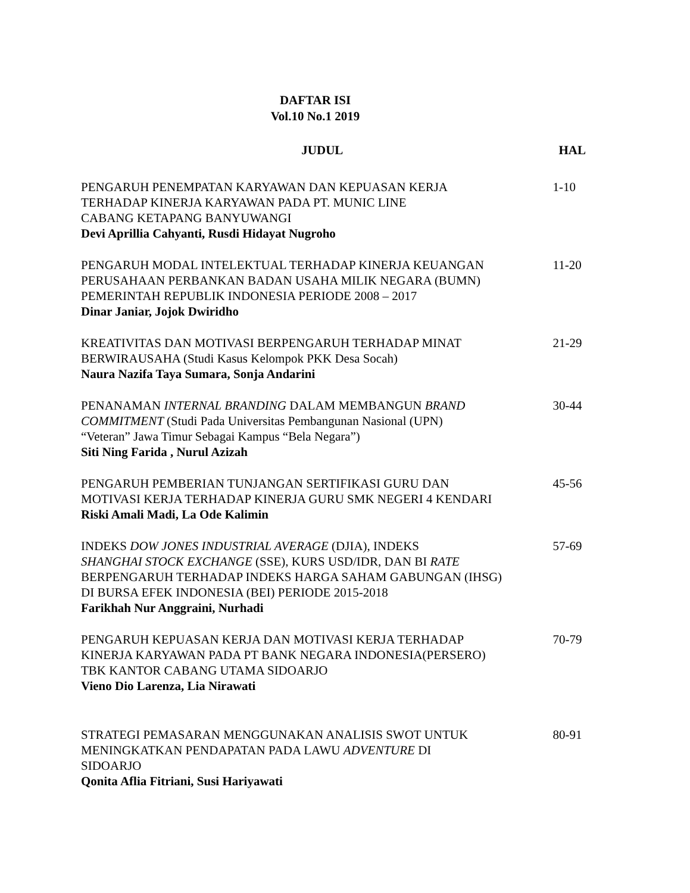DAFTAR ISI
Vol.10 No.1 2019
| JUDUL | HAL |
| --- | --- |
| PENGARUH PENEMPATAN KARYAWAN DAN KEPUASAN KERJA TERHADAP KINERJA KARYAWAN PADA PT. MUNIC LINE CABANG KETAPANG BANYUWANGI Devi Aprillia Cahyanti, Rusdi Hidayat Nugroho | 1-10 |
| PENGARUH MODAL INTELEKTUAL TERHADAP KINERJA KEUANGAN PERUSAHAAN PERBANKAN BADAN USAHA MILIK NEGARA (BUMN) PEMERINTAH REPUBLIK INDONESIA PERIODE 2008 – 2017 Dinar Janiar, Jojok Dwiridho | 11-20 |
| KREATIVITAS DAN MOTIVASI BERPENGARUH TERHADAP MINAT BERWIRAUSAHA (Studi Kasus Kelompok PKK Desa Socah) Naura Nazifa Taya Sumara, Sonja Andarini | 21-29 |
| PENANAMAN INTERNAL BRANDING DALAM MEMBANGUN BRAND COMMITMENT (Studi Pada Universitas Pembangunan Nasional (UPN) “Veteran” Jawa Timur Sebagai Kampus “Bela Negara”) Siti Ning Farida , Nurul Azizah | 30-44 |
| PENGARUH PEMBERIAN TUNJANGAN SERTIFIKASI GURU DAN MOTIVASI KERJA TERHADAP KINERJA GURU SMK NEGERI 4 KENDARI Riski Amali Madi, La Ode Kalimin | 45-56 |
| INDEKS DOW JONES INDUSTRIAL AVERAGE (DJIA), INDEKS SHANGHAI STOCK EXCHANGE (SSE), KURS USD/IDR, DAN BI RATE BERPENGARUH TERHADAP INDEKS HARGA SAHAM GABUNGAN (IHSG) DI BURSA EFEK INDONESIA (BEI) PERIODE 2015-2018 Farikhah Nur Anggraini, Nurhadi | 57-69 |
| PENGARUH KEPUASAN KERJA DAN MOTIVASI KERJA TERHADAP KINERJA KARYAWAN PADA PT BANK NEGARA INDONESIA(PERSERO) TBK KANTOR CABANG UTAMA SIDOARJO Vieno Dio Larenza, Lia Nirawati | 70-79 |
| STRATEGI PEMASARAN MENGGUNAKAN ANALISIS SWOT UNTUK MENINGKATKAN PENDAPATAN PADA LAWU ADVENTURE DI SIDOARJO Qonita Aflia Fitriani, Susi Hariyawati | 80-91 |